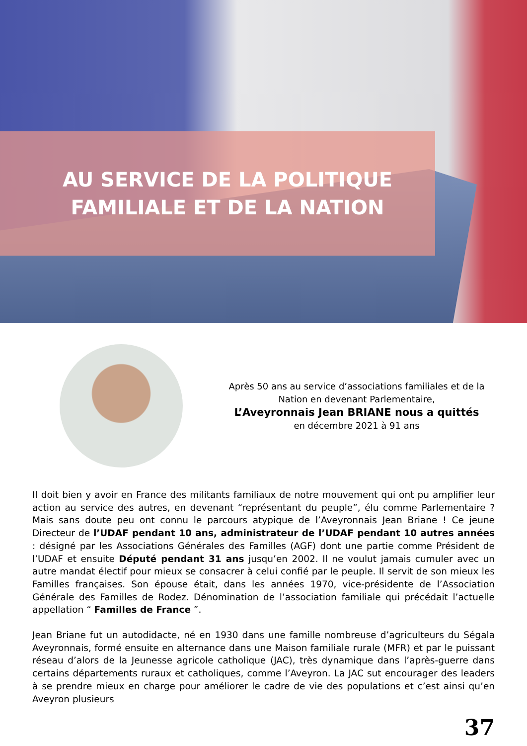AU SERVICE DE LA POLITIQUE
FAMILIALE ET DE LA NATION
Après 50 ans au service d’associations familiales et de la Nation en devenant Parlementaire,
L’Aveyronnais Jean BRIANE nous a quittés
en décembre 2021 à 91 ans
Il doit bien y avoir en France des militants familiaux de notre mouvement qui ont pu amplifier leur action au service des autres, en devenant “représentant du peuple”, élu comme Parlementaire ? Mais sans doute peu ont connu le parcours atypique de l’Aveyronnais Jean Briane ! Ce jeune Directeur de l’UDAF pendant 10 ans, administrateur de l’UDAF pendant 10 autres années : désigné par les Associations Générales des Familles (AGF) dont une partie comme Président de l’UDAF et ensuite Député pendant 31 ans jusqu’en 2002. Il ne voulut jamais cumuler avec un autre mandat électif pour mieux se consacrer à celui confié par le peuple. Il servit de son mieux les Familles françaises. Son épouse était, dans les années 1970, vice-présidente de l’Association Générale des Familles de Rodez. Dénomination de l’association familiale qui précédait l’actuelle appellation “ Familles de France ”.
Jean Briane fut un autodidacte, né en 1930 dans une famille nombreuse d’agriculteurs du Ségala Aveyronnais, formé ensuite en alternance dans une Maison familiale rurale (MFR) et par le puissant réseau d’alors de la Jeunesse agricole catholique (JAC), très dynamique dans l’après-guerre dans certains départements ruraux et catholiques, comme l’Aveyron. La JAC sut encourager des leaders à se prendre mieux en charge pour améliorer le cadre de vie des populations et c’est ainsi qu’en Aveyron plusieurs
37